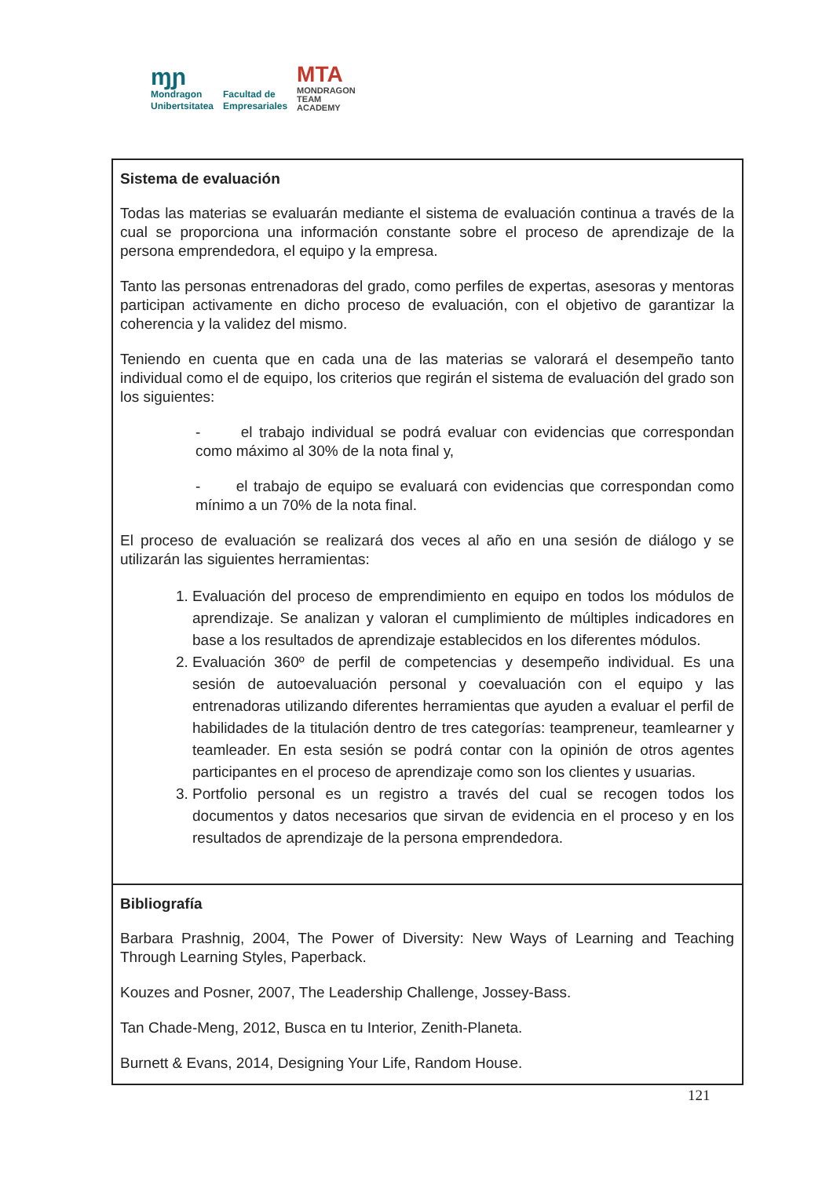ɱɲ
Mondragon
Unibertsitatea
Facultad de
Empresariales
MTA
MONDRAGON
TEAM
ACADEMY
| Sistema de evaluación Todas las materias se evaluarán mediante el sistema de evaluación continua a través de la cual se proporciona una información constante sobre el proceso de aprendizaje de la persona emprendedora, el equipo y la empresa. Tanto las personas entrenadoras del grado, como perfiles de expertas, asesoras y mentoras participan activamente en dicho proceso de evaluación, con el objetivo de garantizar la coherencia y la validez del mismo. Teniendo en cuenta que en cada una de las materias se valorará el desempeño tanto individual como el de equipo, los criterios que regirán el sistema de evaluación del grado son los siguientes: - el trabajo individual se podrá evaluar con evidencias que correspondan como máximo al 30% de la nota final y, - el trabajo de equipo se evaluará con evidencias que correspondan como mínimo a un 70% de la nota final. El proceso de evaluación se realizará dos veces al año en una sesión de diálogo y se utilizarán las siguientes herramientas: 1. Evaluación del proceso de emprendimiento en equipo en todos los módulos de aprendizaje. Se analizan y valoran el cumplimiento de múltiples indicadores en base a los resultados de aprendizaje establecidos en los diferentes módulos. 2. Evaluación 360º de perfil de competencias y desempeño individual. Es una sesión de autoevaluación personal y coevaluación con el equipo y las entrenadoras utilizando diferentes herramientas que ayuden a evaluar el perfil de habilidades de la titulación dentro de tres categorías: teampreneur, teamlearner y teamleader. En esta sesión se podrá contar con la opinión de otros agentes participantes en el proceso de aprendizaje como son los clientes y usuarias. 3. Portfolio personal es un registro a través del cual se recogen todos los documentos y datos necesarios que sirvan de evidencia en el proceso y en los resultados de aprendizaje de la persona emprendedora. |
| Bibliografía Barbara Prashnig, 2004, The Power of Diversity: New Ways of Learning and Teaching Through Learning Styles, Paperback. Kouzes and Posner, 2007, The Leadership Challenge, Jossey-Bass. Tan Chade-Meng, 2012, Busca en tu Interior, Zenith-Planeta. Burnett & Evans, 2014, Designing Your Life, Random House. |
121